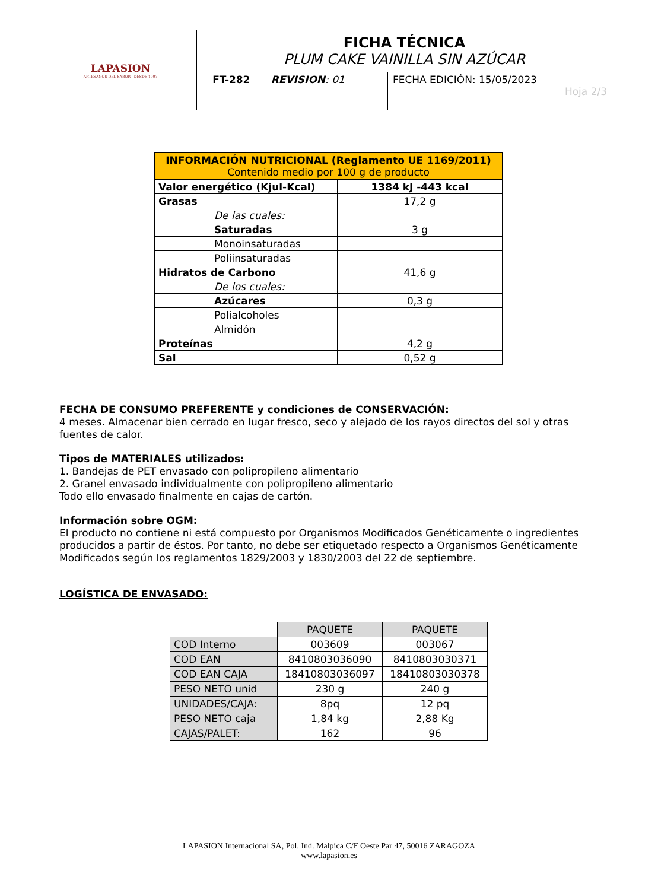| LAPASION ARTESANOS DEL SABOR · DESDE 1997 | FICHA TÉCNICA PLUM CAKE VAINILLA SIN AZÚCAR | | |
| | FT-282 | REVISION : 01 | FECHA EDICIÓN: 15/05/2023 Hoja 2/3 |
| INFORMACIÓN NUTRICIONAL (Reglamento UE 1169/2011) Contenido medio por 100 g de producto | |
| --- | --- |
| Valor energético (Kjul-Kcal) | 1384 kJ -443 kcal |
| Grasas | 17,2 g |
| De las cuales: | |
| Saturadas | 3 g |
| Monoinsaturadas | |
| Poliinsaturadas | |
| Hidratos de Carbono | 41,6 g |
| De los cuales: | |
| Azúcares | 0,3 g |
| Polialcoholes | |
| Almidón | |
| Proteínas | 4,2 g |
| Sal | 0,52 g |
FECHA DE CONSUMO PREFERENTE y condiciones de CONSERVACIÓN:
4 meses. Almacenar bien cerrado en lugar fresco, seco y alejado de los rayos directos del sol y otras fuentes de calor.
Tipos de MATERIALES utilizados:
1. Bandejas de PET envasado con polipropileno alimentario
2. Granel envasado individualmente con polipropileno alimentario
Todo ello envasado finalmente en cajas de cartón.
Información sobre OGM:
El producto no contiene ni está compuesto por Organismos Modificados Genéticamente o ingredientes producidos a partir de éstos. Por tanto, no debe ser etiquetado respecto a Organismos Genéticamente Modificados según los reglamentos 1829/2003 y 1830/2003 del 22 de septiembre.
LOGÍSTICA DE ENVASADO:
| | PAQUETE | PAQUETE |
| COD Interno | 003609 | 003067 |
| COD EAN | 8410803036090 | 8410803030371 |
| COD EAN CAJA | 18410803036097 | 18410803030378 |
| PESO NETO unid | 230 g | 240 g |
| UNIDADES/CAJA: | 8pq | 12 pq |
| PESO NETO caja | 1,84 kg | 2,88 Kg |
| CAJAS/PALET: | 162 | 96 |
LAPASION Internacional SA, Pol. Ind. Malpica C/F Oeste Par 47, 50016 ZARAGOZA
www.lapasion.es